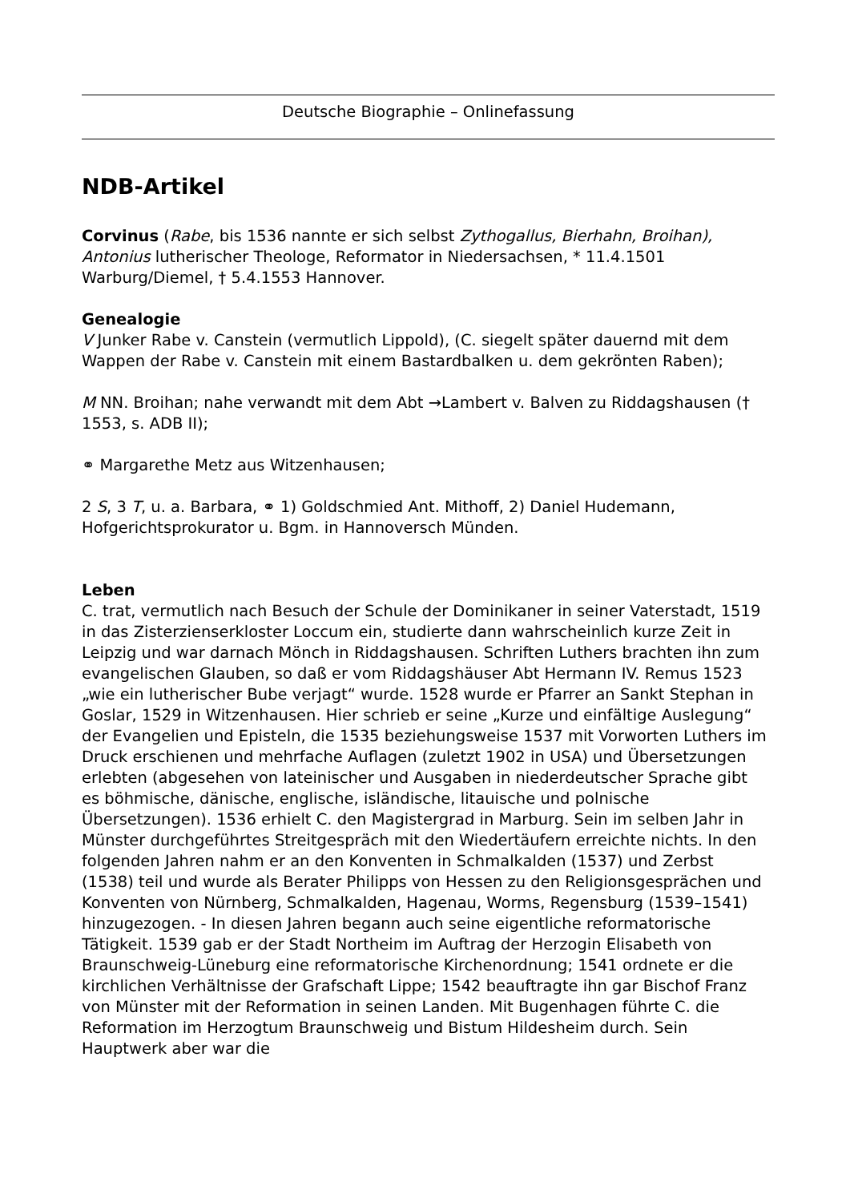Deutsche Biographie – Onlinefassung
NDB-Artikel
Corvinus (Rabe, bis 1536 nannte er sich selbst Zythogallus, Bierhahn, Broihan), Antonius lutherischer Theologe, Reformator in Niedersachsen, * 11.4.1501 Warburg/Diemel, † 5.4.1553 Hannover.
Genealogie
V Junker Rabe v. Canstein (vermutlich Lippold), (C. siegelt später dauernd mit dem Wappen der Rabe v. Canstein mit einem Bastardbalken u. dem gekrönten Raben);
M NN. Broihan; nahe verwandt mit dem Abt →Lambert v. Balven zu Riddagshausen († 1553, s. ADB II);
⚭ Margarethe Metz aus Witzenhausen;
2 S, 3 T, u. a. Barbara, ⚭ 1) Goldschmied Ant. Mithoff, 2) Daniel Hudemann, Hofgerichtsprokurator u. Bgm. in Hannoversch Münden.
Leben
C. trat, vermutlich nach Besuch der Schule der Dominikaner in seiner Vaterstadt, 1519 in das Zisterzienserkloster Loccum ein, studierte dann wahrscheinlich kurze Zeit in Leipzig und war darnach Mönch in Riddagshausen. Schriften Luthers brachten ihn zum evangelischen Glauben, so daß er vom Riddagshäuser Abt Hermann IV. Remus 1523 „wie ein lutherischer Bube verjagt“ wurde. 1528 wurde er Pfarrer an Sankt Stephan in Goslar, 1529 in Witzenhausen. Hier schrieb er seine „Kurze und einfältige Auslegung“ der Evangelien und Episteln, die 1535 beziehungsweise 1537 mit Vorworten Luthers im Druck erschienen und mehrfache Auflagen (zuletzt 1902 in USA) und Übersetzungen erlebten (abgesehen von lateinischer und Ausgaben in niederdeutscher Sprache gibt es böhmische, dänische, englische, isländische, litauische und polnische Übersetzungen). 1536 erhielt C. den Magistergrad in Marburg. Sein im selben Jahr in Münster durchgeführtes Streitgespräch mit den Wiedertäufern erreichte nichts. In den folgenden Jahren nahm er an den Konventen in Schmalkalden (1537) und Zerbst (1538) teil und wurde als Berater Philipps von Hessen zu den Religionsgesprächen und Konventen von Nürnberg, Schmalkalden, Hagenau, Worms, Regensburg (1539–1541) hinzugezogen. - In diesen Jahren begann auch seine eigentliche reformatorische Tätigkeit. 1539 gab er der Stadt Northeim im Auftrag der Herzogin Elisabeth von Braunschweig-Lüneburg eine reformatorische Kirchenordnung; 1541 ordnete er die kirchlichen Verhältnisse der Grafschaft Lippe; 1542 beauftragte ihn gar Bischof Franz von Münster mit der Reformation in seinen Landen. Mit Bugenhagen führte C. die Reformation im Herzogtum Braunschweig und Bistum Hildesheim durch. Sein Hauptwerk aber war die